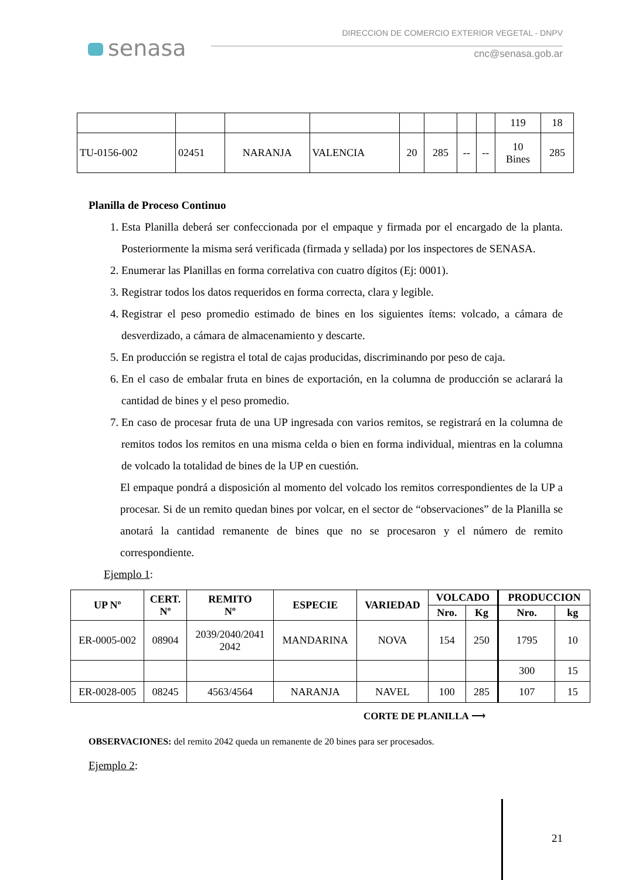senasa
DIRECCION DE COMERCIO EXTERIOR VEGETAL - DNPV
cnc@senasa.gob.ar
| | | | | | | | | 119 | 18 |
| TU-0156-002 | 02451 | NARANJA | VALENCIA | 20 | 285 | -- | -- | 10 Bines | 285 |
Planilla de Proceso Continuo
1. Esta Planilla deberá ser confeccionada por el empaque y firmada por el encargado de la planta. Posteriormente la misma será verificada (firmada y sellada) por los inspectores de SENASA.
2. Enumerar las Planillas en forma correlativa con cuatro dígitos (Ej: 0001).
3. Registrar todos los datos requeridos en forma correcta, clara y legible.
4. Registrar el peso promedio estimado de bines en los siguientes ítems: volcado, a cámara de desverdizado, a cámara de almacenamiento y descarte.
5. En producción se registra el total de cajas producidas, discriminando por peso de caja.
6. En el caso de embalar fruta en bines de exportación, en la columna de producción se aclarará la cantidad de bines y el peso promedio.
7. En caso de procesar fruta de una UP ingresada con varios remitos, se registrará en la columna de remitos todos los remitos en una misma celda o bien en forma individual, mientras en la columna de volcado la totalidad de bines de la UP en cuestión.
El empaque pondrá a disposición al momento del volcado los remitos correspondientes de la UP a procesar. Si de un remito quedan bines por volcar, en el sector de “observaciones” de la Planilla se anotará la cantidad remanente de bines que no se procesaron y el número de remito correspondiente.
Ejemplo 1:
| UP Nº | CERT. Nº | REMITO Nº | ESPECIE | VARIEDAD | VOLCADO | | PRODUCCION | |
| --- | --- | --- | --- | --- | --- | --- | --- | --- |
| | | | | | Nro. | Kg | Nro. | kg |
| ER-0005-002 | 08904 | 2039/2040/2041 2042 | MANDARINA | NOVA | 154 | 250 | 1795 | 10 |
| | | | | | | | 300 | 15 |
| ER-0028-005 | 08245 | 4563/4564 | NARANJA | NAVEL | 100 | 285 | 107 | 15 |
CORTE DE PLANILLA ⟶
OBSERVACIONES: del remito 2042 queda un remanente de 20 bines para ser procesados.
Ejemplo 2:
21